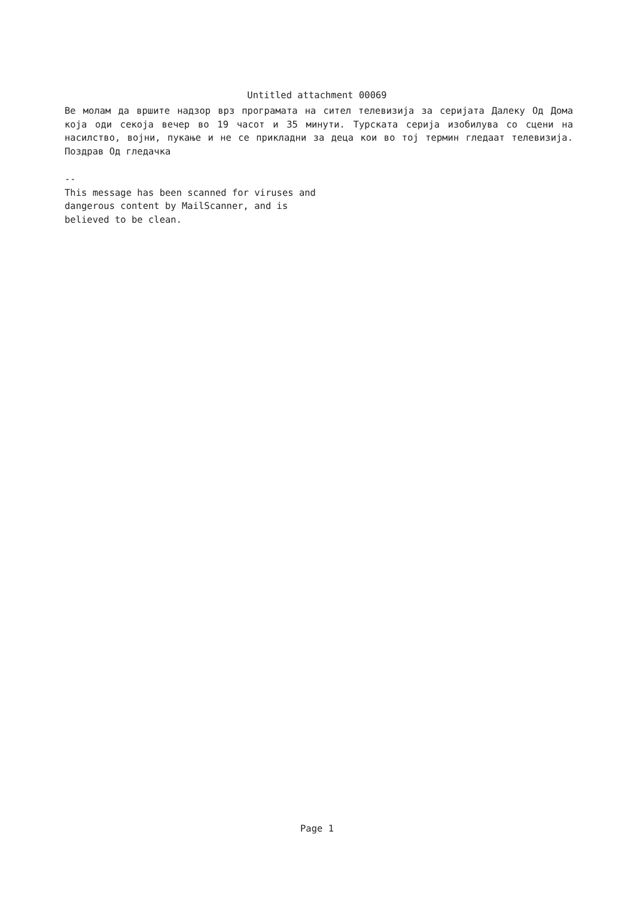Untitled attachment 00069
Ве молам да вршите надзор врз програмата на сител телевизија за серијата Далеку Од Дома која оди секоја вечер во 19 часот и 35 минути. Турската серија изобилува со сцени на насилство, војни, пукање и не се прикладни за деца кои во тој термин гледаат телевизија. Поздрав Од гледачка
--
This message has been scanned for viruses and
dangerous content by MailScanner, and is
believed to be clean.
Page 1